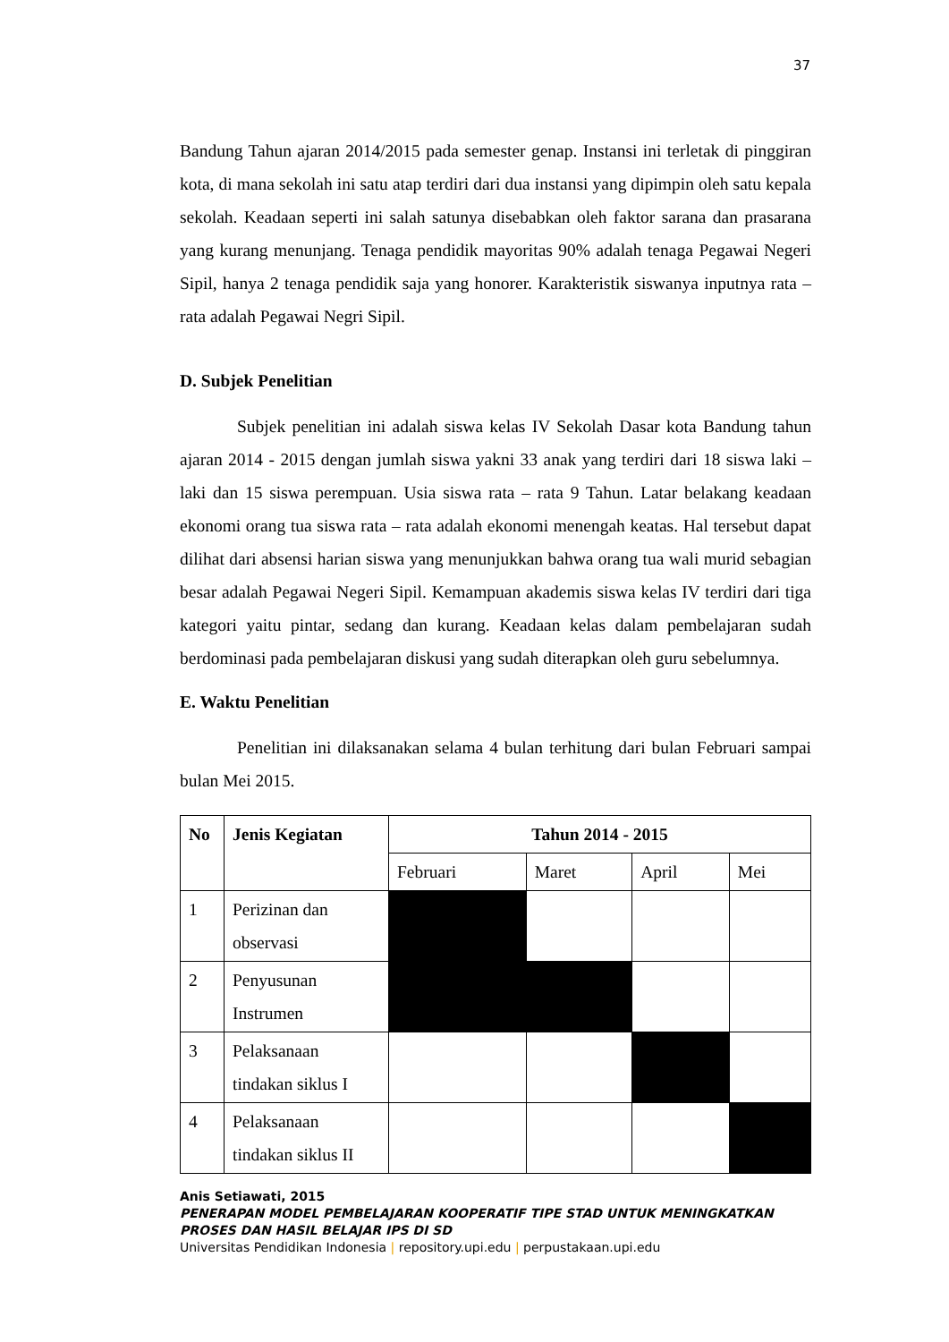37
Bandung Tahun ajaran 2014/2015 pada semester genap. Instansi ini terletak di pinggiran kota, di mana sekolah ini satu atap terdiri dari dua instansi yang dipimpin oleh satu kepala sekolah. Keadaan seperti ini salah satunya disebabkan oleh faktor sarana dan prasarana yang kurang menunjang. Tenaga pendidik mayoritas 90% adalah tenaga Pegawai Negeri Sipil, hanya 2 tenaga pendidik saja yang honorer. Karakteristik siswanya inputnya rata – rata adalah Pegawai Negri Sipil.
D. Subjek Penelitian
Subjek penelitian ini adalah siswa kelas IV Sekolah Dasar kota Bandung tahun ajaran 2014 - 2015 dengan jumlah siswa yakni 33 anak yang terdiri dari 18 siswa laki – laki dan 15 siswa perempuan. Usia siswa rata – rata 9 Tahun. Latar belakang keadaan ekonomi orang tua siswa rata – rata adalah ekonomi menengah keatas. Hal tersebut dapat dilihat dari absensi harian siswa yang menunjukkan bahwa orang tua wali murid sebagian besar adalah Pegawai Negeri Sipil. Kemampuan akademis siswa kelas IV terdiri dari tiga kategori yaitu pintar, sedang dan kurang. Keadaan kelas dalam pembelajaran sudah berdominasi pada pembelajaran diskusi yang sudah diterapkan oleh guru sebelumnya.
E. Waktu Penelitian
Penelitian ini dilaksanakan selama 4 bulan terhitung dari bulan Februari sampai bulan Mei 2015.
| No | Jenis Kegiatan | Tahun 2014 - 2015 | | | |
| --- | --- | --- | --- | --- | --- |
| | | Februari | Maret | April | Mei |
| 1 | Perizinan dan observasi | | | | |
| 2 | Penyusunan Instrumen | | | | |
| 3 | Pelaksanaan tindakan siklus I | | | | |
| 4 | Pelaksanaan tindakan siklus II | | | | |
Anis Setiawati, 2015
PENERAPAN MODEL PEMBELAJARAN KOOPERATIF TIPE STAD UNTUK MENINGKATKAN PROSES DAN HASIL BELAJAR IPS DI SD
Universitas Pendidikan Indonesia | repository.upi.edu | perpustakaan.upi.edu